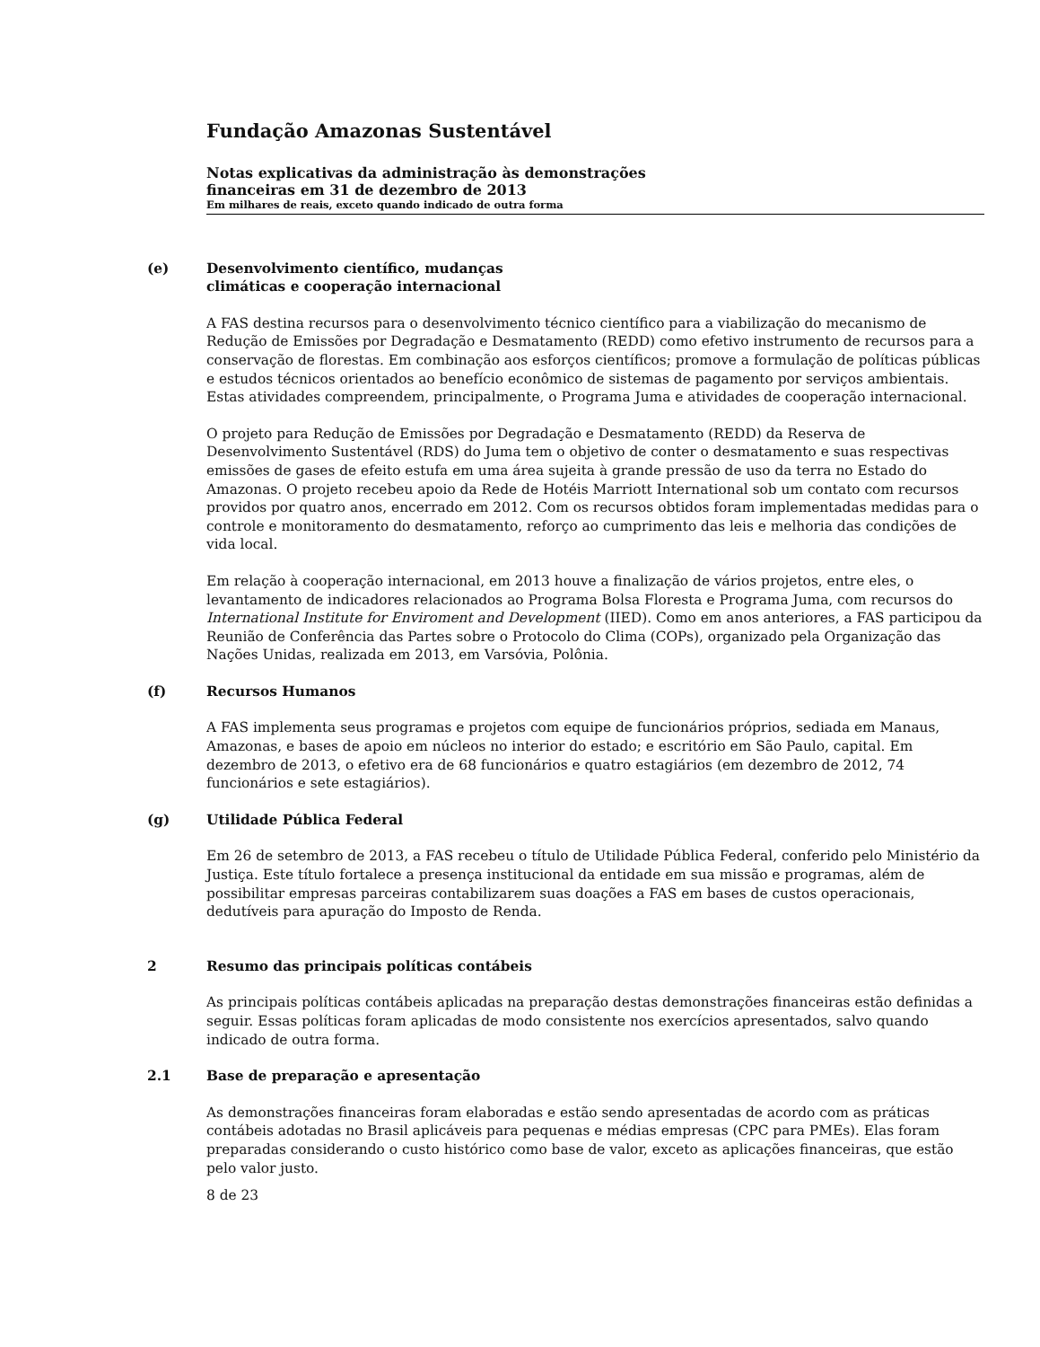Fundação Amazonas Sustentável
Notas explicativas da administração às demonstrações
financeiras em 31 de dezembro de 2013
Em milhares de reais, exceto quando indicado de outra forma
(e) Desenvolvimento científico, mudanças
climáticas e cooperação internacional
A FAS destina recursos para o desenvolvimento técnico científico para a viabilização do mecanismo de Redução de Emissões por Degradação e Desmatamento (REDD) como efetivo instrumento de recursos para a conservação de florestas. Em combinação aos esforços científicos; promove a formulação de políticas públicas e estudos técnicos orientados ao benefício econômico de sistemas de pagamento por serviços ambientais. Estas atividades compreendem, principalmente, o Programa Juma e atividades de cooperação internacional.
O projeto para Redução de Emissões por Degradação e Desmatamento (REDD) da Reserva de Desenvolvimento Sustentável (RDS) do Juma tem o objetivo de conter o desmatamento e suas respectivas emissões de gases de efeito estufa em uma área sujeita à grande pressão de uso da terra no Estado do Amazonas. O projeto recebeu apoio da Rede de Hotéis Marriott International sob um contato com recursos providos por quatro anos, encerrado em 2012. Com os recursos obtidos foram implementadas medidas para o controle e monitoramento do desmatamento, reforço ao cumprimento das leis e melhoria das condições de vida local.
Em relação à cooperação internacional, em 2013 houve a finalização de vários projetos, entre eles, o levantamento de indicadores relacionados ao Programa Bolsa Floresta e Programa Juma, com recursos do International Institute for Enviroment and Development (IIED). Como em anos anteriores, a FAS participou da Reunião de Conferência das Partes sobre o Protocolo do Clima (COPs), organizado pela Organização das Nações Unidas, realizada em 2013, em Varsóvia, Polônia.
(f) Recursos Humanos
A FAS implementa seus programas e projetos com equipe de funcionários próprios, sediada em Manaus, Amazonas, e bases de apoio em núcleos no interior do estado; e escritório em São Paulo, capital. Em dezembro de 2013, o efetivo era de 68 funcionários e quatro estagiários (em dezembro de 2012, 74 funcionários e sete estagiários).
(g) Utilidade Pública Federal
Em 26 de setembro de 2013, a FAS recebeu o título de Utilidade Pública Federal, conferido pelo Ministério da Justiça. Este título fortalece a presença institucional da entidade em sua missão e programas, além de possibilitar empresas parceiras contabilizarem suas doações a FAS em bases de custos operacionais, dedutíveis para apuração do Imposto de Renda.
2 Resumo das principais políticas contábeis
As principais políticas contábeis aplicadas na preparação destas demonstrações financeiras estão definidas a seguir. Essas políticas foram aplicadas de modo consistente nos exercícios apresentados, salvo quando indicado de outra forma.
2.1 Base de preparação e apresentação
As demonstrações financeiras foram elaboradas e estão sendo apresentadas de acordo com as práticas contábeis adotadas no Brasil aplicáveis para pequenas e médias empresas (CPC para PMEs). Elas foram preparadas considerando o custo histórico como base de valor, exceto as aplicações financeiras, que estão pelo valor justo.
8 de 23